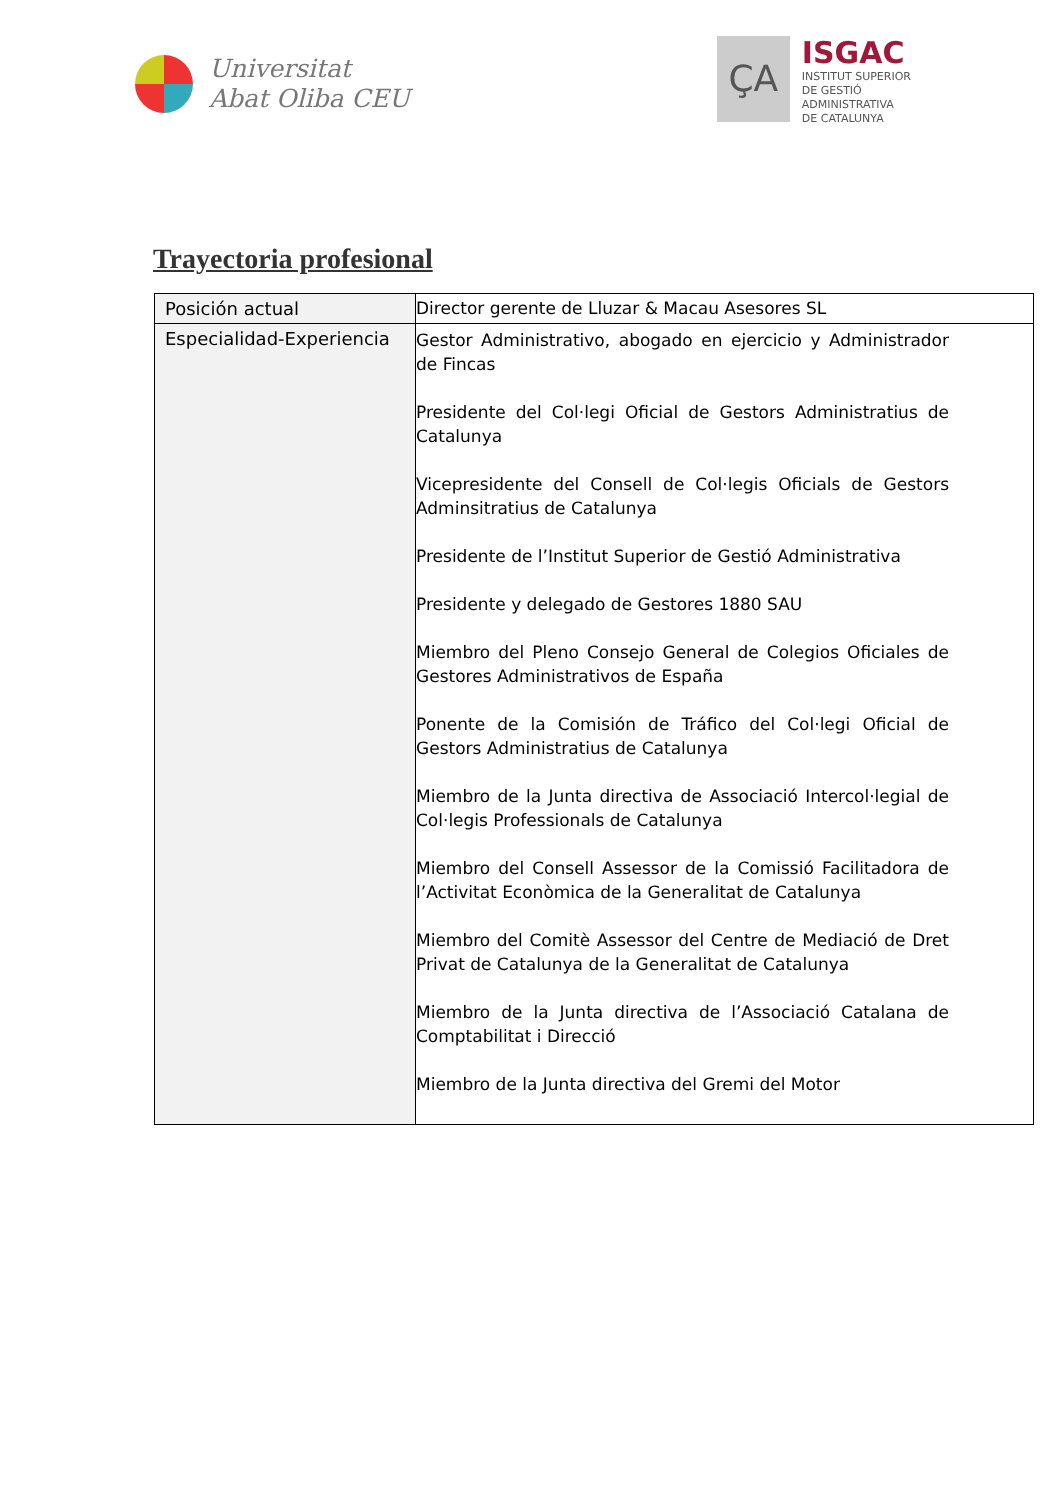Universitat
Abat Oliba CEU
ÇA
ISGAC
INSTITUT SUPERIOR
DE GESTIÓ
ADMINISTRATIVA
DE CATALUNYA
Trayectoria profesional
| Posición actual | Director gerente de Lluzar & Macau Asesores SL |
| Especialidad-Experiencia | Gestor Administrativo, abogado en ejercicio y Administrador de Fincas Presidente del Col·legi Oficial de Gestors Administratius de Catalunya Vicepresidente del Consell de Col·legis Oficials de Gestors Adminsitratius de Catalunya Presidente de l’Institut Superior de Gestió Administrativa Presidente y delegado de Gestores 1880 SAU Miembro del Pleno Consejo General de Colegios Oficiales de Gestores Administrativos de España Ponente de la Comisión de Tráfico del Col·legi Oficial de Gestors Administratius de Catalunya Miembro de la Junta directiva de Associació Intercol·legial de Col·legis Professionals de Catalunya Miembro del Consell Assessor de la Comissió Facilitadora de l’Activitat Econòmica de la Generalitat de Catalunya Miembro del Comitè Assessor del Centre de Mediació de Dret Privat de Catalunya de la Generalitat de Catalunya Miembro de la Junta directiva de l’Associació Catalana de Comptabilitat i Direcció Miembro de la Junta directiva del Gremi del Motor |